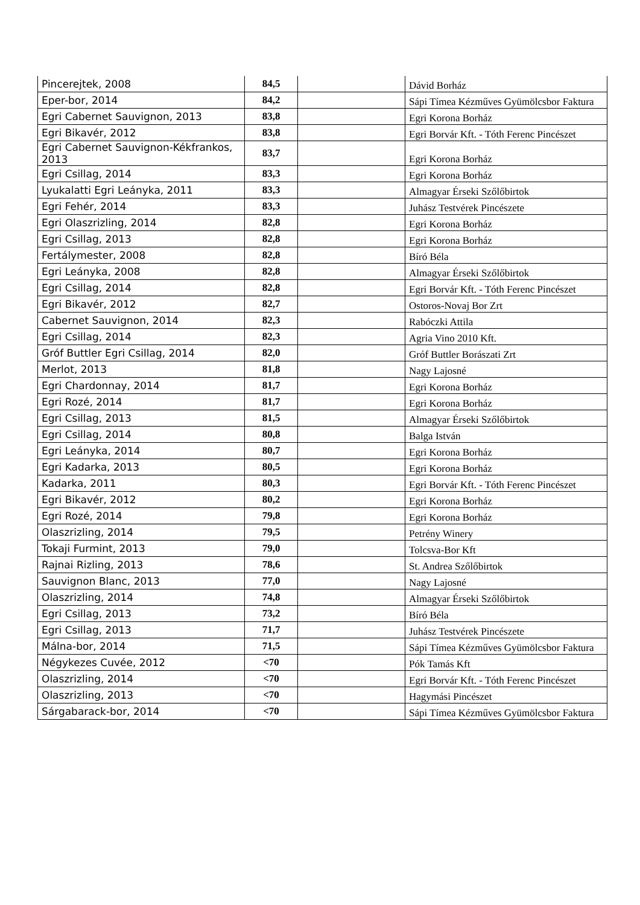| Pincerejtek, 2008 | 84,5 | | Dávid Borház |
| Eper-bor, 2014 | 84,2 | | Sápi Tímea Kézműves Gyümölcsbor Faktura |
| Egri Cabernet Sauvignon, 2013 | 83,8 | | Egri Korona Borház |
| Egri Bikavér, 2012 | 83,8 | | Egri Borvár Kft. - Tóth Ferenc Pincészet |
| Egri Cabernet Sauvignon-Kékfrankos, 2013 | 83,7 | | Egri Korona Borház |
| Egri Csillag, 2014 | 83,3 | | Egri Korona Borház |
| Lyukalatti Egri Leányka, 2011 | 83,3 | | Almagyar Érseki Szőlőbirtok |
| Egri Fehér, 2014 | 83,3 | | Juhász Testvérek Pincészete |
| Egri Olaszrizling, 2014 | 82,8 | | Egri Korona Borház |
| Egri Csillag, 2013 | 82,8 | | Egri Korona Borház |
| Fertálymester, 2008 | 82,8 | | Bíró Béla |
| Egri Leányka, 2008 | 82,8 | | Almagyar Érseki Szőlőbirtok |
| Egri Csillag, 2014 | 82,8 | | Egri Borvár Kft. - Tóth Ferenc Pincészet |
| Egri Bikavér, 2012 | 82,7 | | Ostoros-Novaj Bor Zrt |
| Cabernet Sauvignon, 2014 | 82,3 | | Rabóczki Attila |
| Egri Csillag, 2014 | 82,3 | | Agria Vino 2010 Kft. |
| Gróf Buttler Egri Csillag, 2014 | 82,0 | | Gróf Buttler Borászati Zrt |
| Merlot, 2013 | 81,8 | | Nagy Lajosné |
| Egri Chardonnay, 2014 | 81,7 | | Egri Korona Borház |
| Egri Rozé, 2014 | 81,7 | | Egri Korona Borház |
| Egri Csillag, 2013 | 81,5 | | Almagyar Érseki Szőlőbirtok |
| Egri Csillag, 2014 | 80,8 | | Balga István |
| Egri Leányka, 2014 | 80,7 | | Egri Korona Borház |
| Egri Kadarka, 2013 | 80,5 | | Egri Korona Borház |
| Kadarka, 2011 | 80,3 | | Egri Borvár Kft. - Tóth Ferenc Pincészet |
| Egri Bikavér, 2012 | 80,2 | | Egri Korona Borház |
| Egri Rozé, 2014 | 79,8 | | Egri Korona Borház |
| Olaszrizling, 2014 | 79,5 | | Petrény Winery |
| Tokaji Furmint, 2013 | 79,0 | | Tolcsva-Bor Kft |
| Rajnai Rizling, 2013 | 78,6 | | St. Andrea Szőlőbirtok |
| Sauvignon Blanc, 2013 | 77,0 | | Nagy Lajosné |
| Olaszrizling, 2014 | 74,8 | | Almagyar Érseki Szőlőbirtok |
| Egri Csillag, 2013 | 73,2 | | Bíró Béla |
| Egri Csillag, 2013 | 71,7 | | Juhász Testvérek Pincészete |
| Málna-bor, 2014 | 71,5 | | Sápi Tímea Kézműves Gyümölcsbor Faktura |
| Négykezes Cuvée, 2012 | <70 | | Pók Tamás Kft |
| Olaszrizling, 2014 | <70 | | Egri Borvár Kft. - Tóth Ferenc Pincészet |
| Olaszrizling, 2013 | <70 | | Hagymási Pincészet |
| Sárgabarack-bor, 2014 | <70 | | Sápi Tímea Kézműves Gyümölcsbor Faktura |